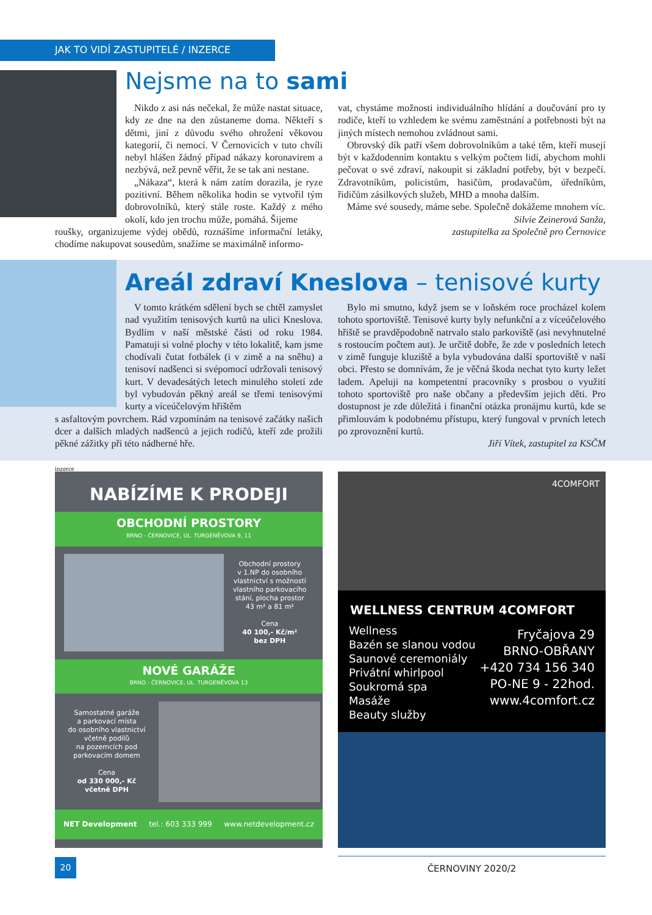JAK TO VIDÍ ZASTUPITELÉ / INZERCE
Nejsme na to sami
Nikdo z asi nás nečekal, že může nastat situace, kdy ze dne na den zůstaneme doma. Někteří s dětmi, jiní z důvodu svého ohrožení věkovou kategorií, či nemocí. V Černovicích v tuto chvíli nebyl hlášen žádný případ nákazy koronavirem a nezbývá, než pevně věřit, že se tak ani nestane.
„Nákaza“, která k nám zatím dorazila, je ryze pozitivní. Během několika hodin se vytvořil tým dobrovolníků, který stále roste. Každý z mého okolí, kdo jen trochu může, pomáhá. Šijeme
roušky, organizujeme výdej obědů, roznášíme informační letáky, chodíme nakupovat sousedům, snažíme se maximálně informo-
vat, chystáme možnosti individuálního hlídání a doučování pro ty rodiče, kteří to vzhledem ke svému zaměstnání a potřebnosti být na jiných místech nemohou zvládnout sami.
Obrovský dík patří všem dobrovolníkům a také těm, kteří musejí být v každodenním kontaktu s velkým počtem lidí, abychom mohli pečovat o své zdraví, nakoupit si základní potřeby, být v bezpečí. Zdravotníkům, policistům, hasičům, prodavačům, úředníkům, řidičům zásilkových služeb, MHD a mnoha dalším.
Máme své sousedy, máme sebe. Společně dokážeme mnohem víc.
Silvie Zeinerová Sanža,
zastupitelka za Společně pro Černovice
Areál zdraví Kneslova – tenisové kurty
V tomto krátkém sdělení bych se chtěl zamyslet nad využitím tenisových kurtů na ulici Kneslova. Bydlím v naší městské části od roku 1984. Pamatuji si volné plochy v této lokalitě, kam jsme chodívali čutat fotbálek (i v zimě a na sněhu) a tenisoví nadšenci si svépomocí udržovali tenisový kurt. V devadesátých letech minulého století zde byl vybudován pěkný areál se třemi tenisovými kurty a víceúčelovým hřištěm
s asfaltovým povrchem. Rád vzpomínám na tenisové začátky našich dcer a dalších mladých nadšenců a jejich rodičů, kteří zde prožili pěkné zážitky při této nádherné hře.
Bylo mi smutno, když jsem se v loňském roce procházel kolem tohoto sportoviště. Tenisové kurty byly nefunkční a z víceúčelového hřiště se pravděpodobně natrvalo stalo parkoviště (asi nevyhnutelné s rostoucím počtem aut). Je určitě dobře, že zde v posledních letech v zimě funguje kluziště a byla vybudována další sportoviště v naší obci. Přesto se domnívám, že je věčná škoda nechat tyto kurty ležet ladem. Apeluji na kompetentní pracovníky s prosbou o využití tohoto sportoviště pro naše občany a především jejich děti. Pro dostupnost je zde důležitá i finanční otázka pronájmu kurtů, kde se přimlouvám k podobnému přístupu, který fungoval v prvních letech po zprovoznění kurtů.
Jiří Vítek, zastupitel za KSČM
inzerce
NABÍZÍME K PRODEJI
OBCHODNÍ PROSTORY
BRNO - ČERNOVICE, UL. TURGENĚVOVA 9, 11
Obchodní prostory
v 1.NP do osobního
vlastnictví s možností
vlastního parkovacího
stání, plocha prostor
43 m² a 81 m²
Cena
40 100,- Kč/m²
bez DPH
NOVÉ GARÁŽE
BRNO - ČERNOVICE, UL. TURGENĚVOVA 13
Samostatné garáže
a parkovací místa
do osobního vlastnictví
včetně podílů
na pozemcích pod
parkovacím domem
Cena
od 330 000,- Kč
včetně DPH
NET Development tel.: 603 333 999 www.netdevelopment.cz
4COMFORT
WELLNESS CENTRUM 4COMFORT
Wellness
Bazén se slanou vodou
Saunové ceremoniály
Privátní whirlpool
Soukromá spa
Masáže
Beauty služby
Fryčajova 29
BRNO-OBŘANY
+420 734 156 340
PO-NE 9 - 22hod.
www.4comfort.cz
20 ČERNOVINY 2020/2